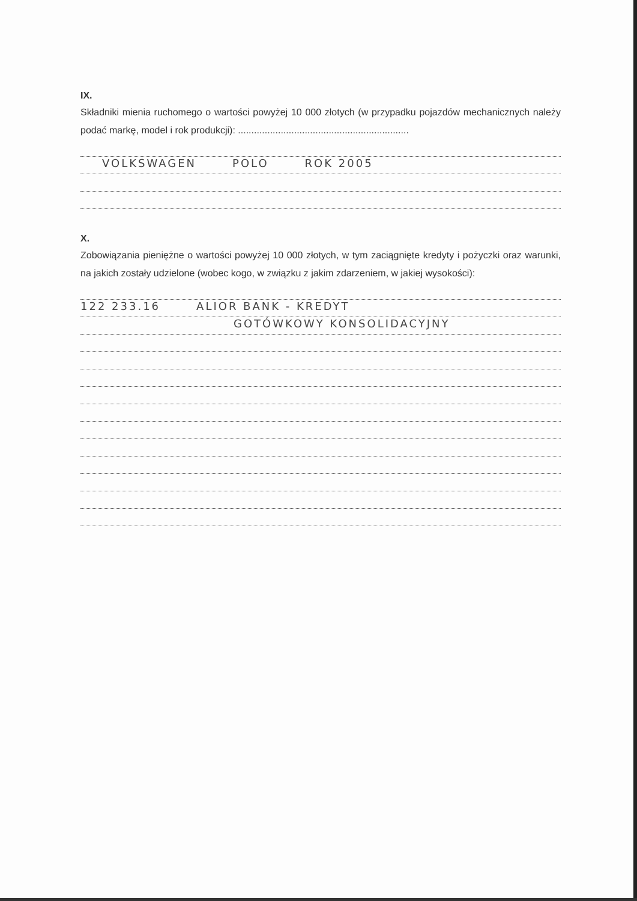IX.
Składniki mienia ruchomego o wartości powyżej 10 000 złotych (w przypadku pojazdów mechanicznych należy podać markę, model i rok produkcji): ................................................................
VOLKSWAGEN POLO ROK 2005
X.
Zobowiązania pieniężne o wartości powyżej 10 000 złotych, w tym zaciągnięte kredyty i pożyczki oraz warunki, na jakich zostały udzielone (wobec kogo, w związku z jakim zdarzeniem, w jakiej wysokości):
122 233.16 ALIOR BANK - KREDYT
GOTÓWKOWY KONSOLIDACYJNY